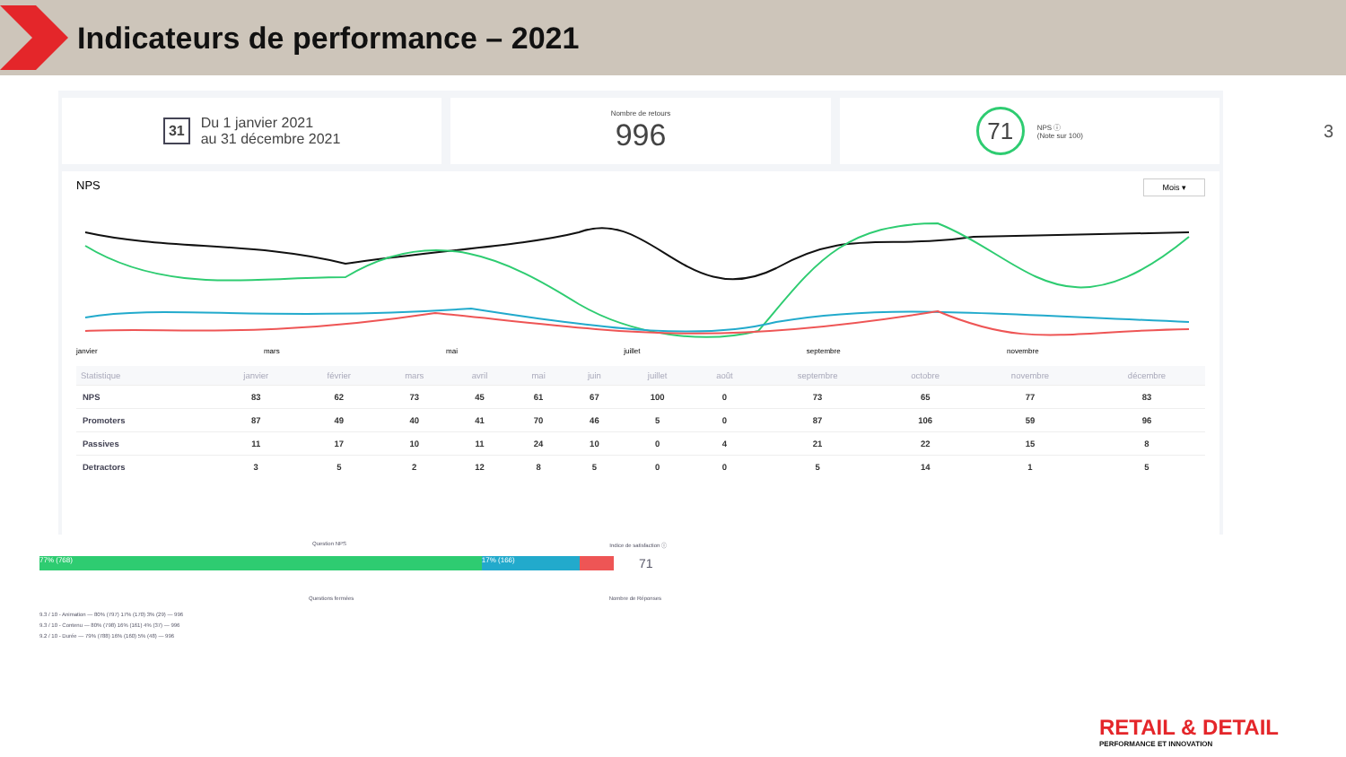Indicateurs de performance – 2021
3
31 Du 1 janvier 2021
au 31 décembre 2021
Nombre de retours
996
71 NPS ⓘ
(Note sur 100)
NPS Mois ▾
janvier mars mai juillet septembre novembre
| Statistique | janvier | février | mars | avril | mai | juin | juillet | août | septembre | octobre | novembre | décembre |
| --- | --- | --- | --- | --- | --- | --- | --- | --- | --- | --- | --- | --- |
| NPS | 83 | 62 | 73 | 45 | 61 | 67 | 100 | 0 | 73 | 65 | 77 | 83 |
| Promoters | 87 | 49 | 40 | 41 | 70 | 46 | 5 | 0 | 87 | 106 | 59 | 96 |
| Passives | 11 | 17 | 10 | 11 | 24 | 10 | 0 | 4 | 21 | 22 | 15 | 8 |
| Detractors | 3 | 5 | 2 | 12 | 8 | 5 | 0 | 0 | 5 | 14 | 1 | 5 |
Question NPS Indice de satisfaction ⓘ
77% (768) 17% (166)
71
Questions fermées Nombre de Réponses
9.3 / 10 - Animation — 80% (797) 17% (170) 3% (29) — 996
9.3 / 10 - Contenu — 80% (798) 16% (161) 4% (37) — 996
9.2 / 10 - Durée — 79% (788) 16% (160) 5% (48) — 996
RETAIL & DETAIL
PERFORMANCE ET INNOVATION